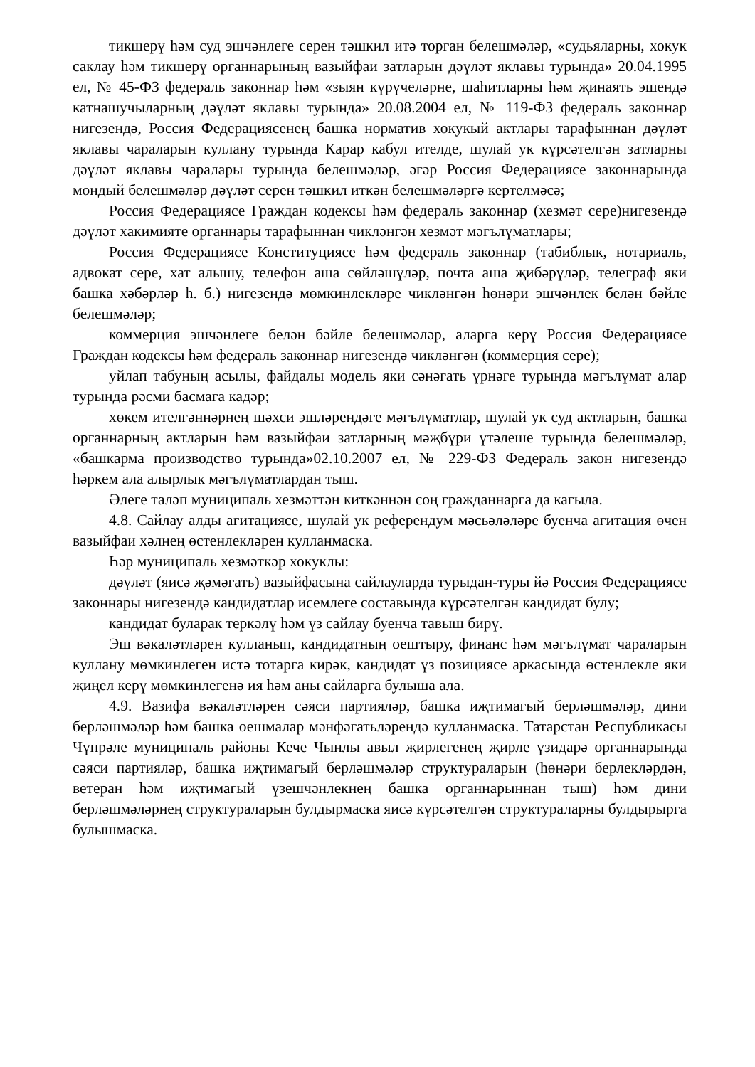тикшерү һәм суд эшчәнлеге серен тәшкил итә торган белешмәләр, «судьяларны, хокук саклау һәм тикшерү органнарының вазыйфаи затларын дәүләт яклавы турында» 20.04.1995 ел, № 45-ФЗ федераль законнар һәм «зыян күрүчеләрне, шаһитларны һәм җинаять эшендә катнашучыларның дәүләт яклавы турында» 20.08.2004 ел, № 119-ФЗ федераль законнар нигезендә, Россия Федерациясенең башка норматив хокукый актлары тарафыннан дәүләт яклавы чараларын куллану турында Карар кабул ителде, шулай ук күрсәтелгән затларны дәүләт яклавы чаралары турында белешмәләр, әгәр Россия Федерациясе законнарында мондый белешмәләр дәүләт серен тәшкил иткән белешмәләргә кертелмәсә;
Россия Федерациясе Граждан кодексы һәм федераль законнар (хезмәт сере)нигезендә дәүләт хакимияте органнары тарафыннан чикләнгән хезмәт мәгълүматлары;
Россия Федерациясе Конституциясе һәм федераль законнар (табиблык, нотариаль, адвокат сере, хат алышу, телефон аша сөйләшүләр, почта аша җибәрүләр, телеграф яки башка хәбәрләр һ. б.) нигезендә мөмкинлекләре чикләнгән һөнәри эшчәнлек белән бәйле белешмәләр;
коммерция эшчәнлеге белән бәйле белешмәләр, аларга керү Россия Федерациясе Граждан кодексы һәм федераль законнар нигезендә чикләнгән (коммерция сере);
уйлап табуның асылы, файдалы модель яки сәнәгать үрнәге турында мәгълүмат алар турында рәсми басмага кадәр;
хөкем ителгәннәрнең шәхси эшләрендәге мәгълүматлар, шулай ук суд актларын, башка органнарның актларын һәм вазыйфаи затларның мәҗбүри үтәлеше турында белешмәләр, «башкарма производство турында»02.10.2007 ел, № 229-ФЗ Федераль закон нигезендә һәркем ала алырлык мәгълүматлардан тыш.
Әлеге таләп муниципаль хезмәттән киткәннән соң гражданнарга да кагыла.
4.8. Сайлау алды агитациясе, шулай ук референдум мәсьәләләре буенча агитация өчен вазыйфаи хәлнең өстенлекләрен кулланмаска.
Һәр муниципаль хезмәткәр хокуклы:
дәүләт (яисә җәмәгать) вазыйфасына сайлауларда турыдан-туры йә Россия Федерациясе законнары нигезендә кандидатлар исемлеге составында күрсәтелгән кандидат булу;
кандидат буларак теркәлү һәм үз сайлау буенча тавыш бирү.
Эш вәкаләтләрен кулланып, кандидатның оештыру, финанс һәм мәгълүмат чараларын куллану мөмкинлеген истә тотарга кирәк, кандидат үз позициясе аркасында өстенлекле яки җиңел керү мөмкинлегенә ия һәм аны сайларга булыша ала.
4.9. Вазифа вәкаләтләрен сәяси партияләр, башка иҗтимагый берләшмәләр, дини берләшмәләр һәм башка оешмалар мәнфәгатьләрендә кулланмаска. Татарстан Республикасы Чүпрәле муниципаль районы Кече Чынлы авыл җирлегенең җирле үзидарә органнарында сәяси партияләр, башка иҗтимагый берләшмәләр структураларын (һөнәри берлекләрдән, ветеран һәм иҗтимагый үзешчәнлекнең башка органнарыннан тыш) һәм дини берләшмәләрнең структураларын булдырмаска яисә күрсәтелгән структураларны булдырырга булышмаска.